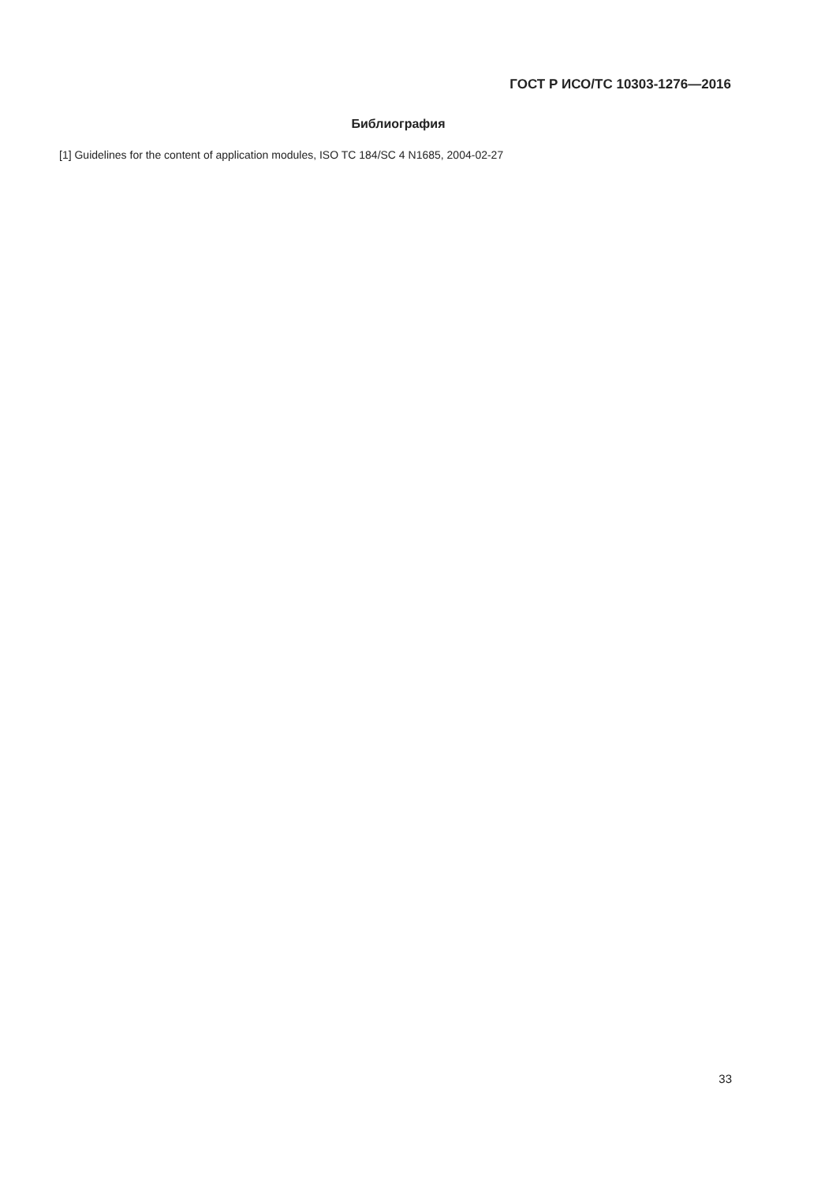ГОСТ Р ИСО/ТС 10303-1276—2016
Библиография
[1] Guidelines for the content of application modules, ISO TC 184/SC 4 N1685, 2004-02-27
33